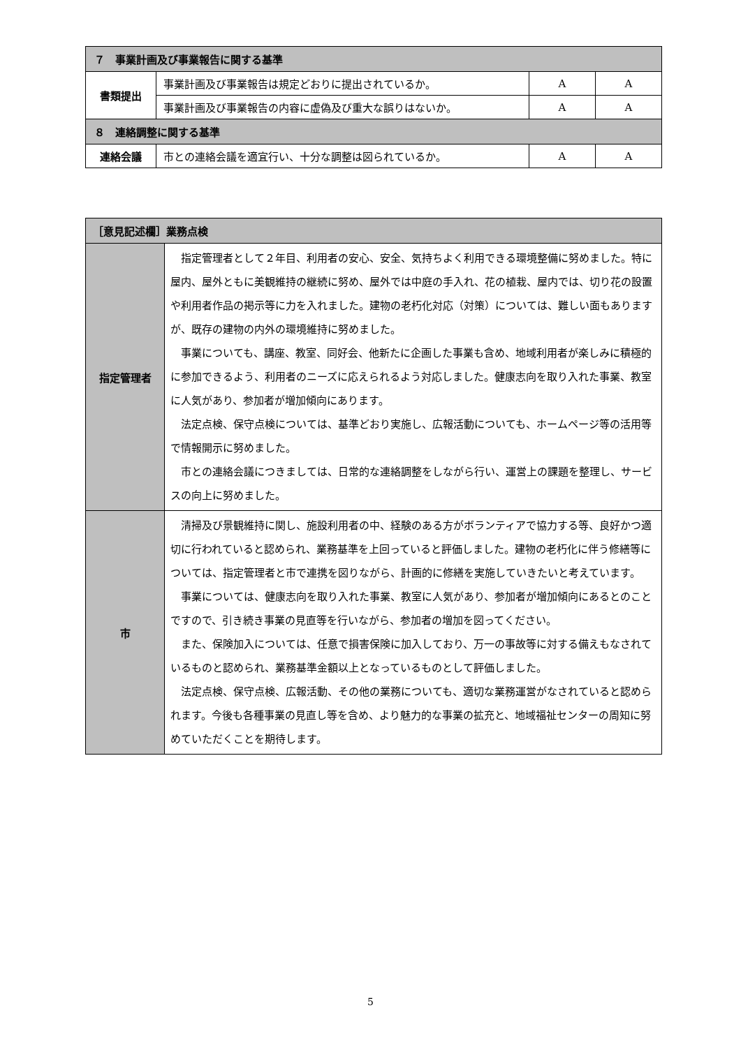| ７ 事業計画及び事業報告に関する基準 | | | |
| --- | --- | --- | --- |
| 書類提出 | 事業計画及び事業報告は規定どおりに提出されているか。 | A | A |
| | 事業計画及び事業報告の内容に虚偽及び重大な誤りはないか。 | A | A |
| ８ 連絡調整に関する基準 | | | |
| 連絡会議 | 市との連絡会議を適宜行い、十分な調整は図られているか。 | A | A |
| ［意見記述欄］業務点検 | |
| --- | --- |
| 指定管理者 | 指定管理者として２年目、利用者の安心、安全、気持ちよく利用できる環境整備に努めました。特に屋内、屋外ともに美観維持の継続に努め、屋外では中庭の手入れ、花の植栽、屋内では、切り花の設置や利用者作品の掲示等に力を入れました。建物の老朽化対応（対策）については、難しい面もありますが、既存の建物の内外の環境維持に努めました。 事業についても、講座、教室、同好会、他新たに企画した事業も含め、地域利用者が楽しみに積極的に参加できるよう、利用者のニーズに応えられるよう対応しました。健康志向を取り入れた事業、教室に人気があり、参加者が増加傾向にあります。 法定点検、保守点検については、基準どおり実施し、広報活動についても、ホームページ等の活用等で情報開示に努めました。 市との連絡会議につきましては、日常的な連絡調整をしながら行い、運営上の課題を整理し、サービスの向上に努めました。 |
| 市 | 清掃及び景観維持に関し、施設利用者の中、経験のある方がボランティアで協力する等、良好かつ適切に行われていると認められ、業務基準を上回っていると評価しました。建物の老朽化に伴う修繕等については、指定管理者と市で連携を図りながら、計画的に修繕を実施していきたいと考えています。 事業については、健康志向を取り入れた事業、教室に人気があり、参加者が増加傾向にあるとのことですので、引き続き事業の見直等を行いながら、参加者の増加を図ってください。 また、保険加入については、任意で損害保険に加入しており、万一の事故等に対する備えもなされているものと認められ、業務基準金額以上となっているものとして評価しました。 法定点検、保守点検、広報活動、その他の業務についても、適切な業務運営がなされていると認められます。今後も各種事業の見直し等を含め、より魅力的な事業の拡充と、地域福祉センターの周知に努めていただくことを期待します。 |
5